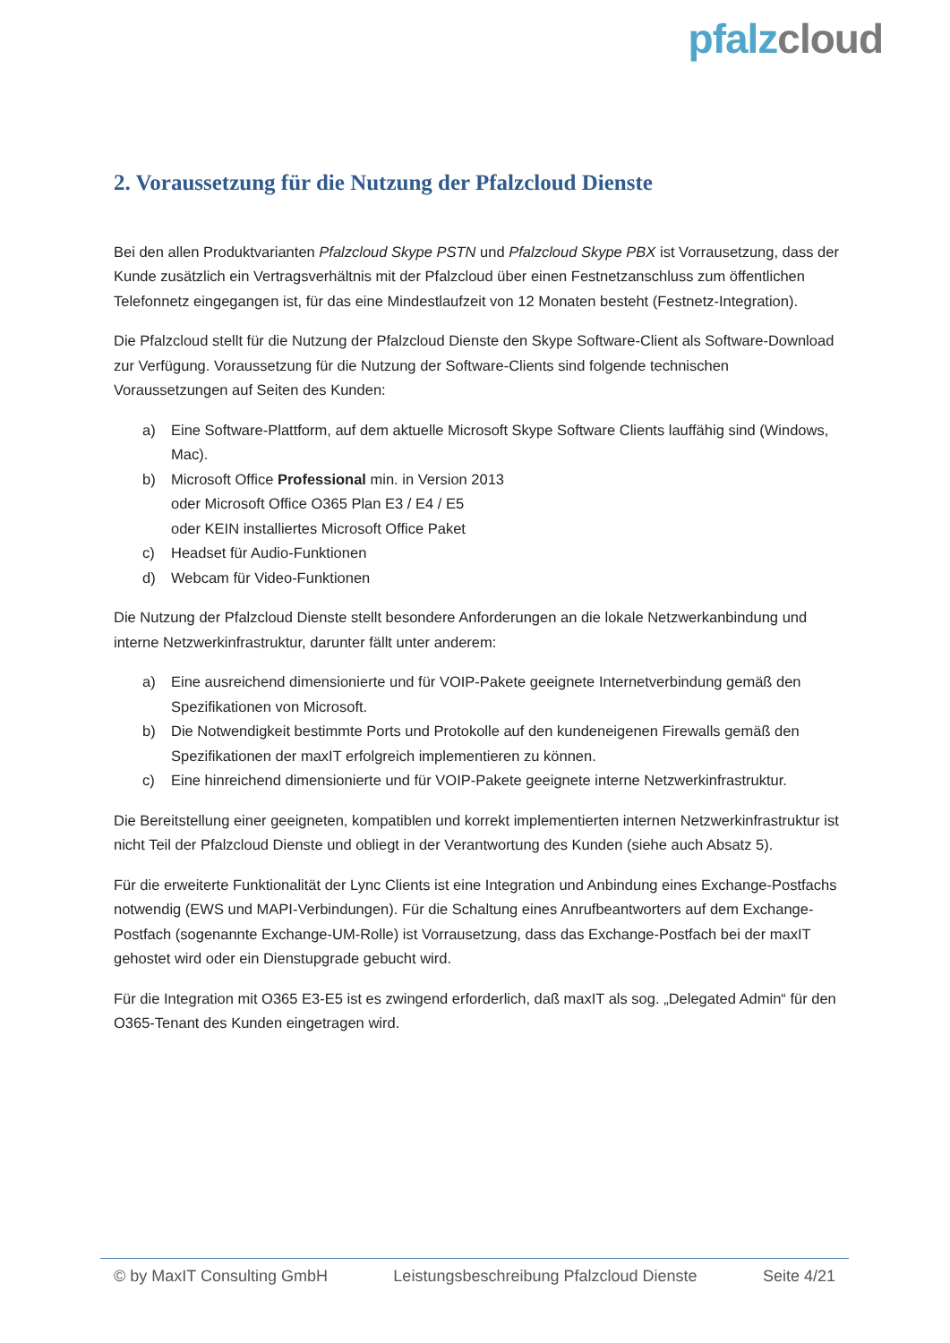pfalzcloud
2. Voraussetzung für die Nutzung der Pfalzcloud Dienste
Bei den allen Produktvarianten Pfalzcloud Skype PSTN und Pfalzcloud Skype PBX ist Vorrausetzung, dass der Kunde zusätzlich ein Vertragsverhältnis mit der Pfalzcloud über einen Festnetzanschluss zum öffentlichen Telefonnetz eingegangen ist, für das eine Mindestlaufzeit von 12 Monaten besteht (Festnetz-Integration).
Die Pfalzcloud stellt für die Nutzung der Pfalzcloud Dienste den Skype Software-Client als Software-Download zur Verfügung. Voraussetzung für die Nutzung der Software-Clients sind folgende technischen Voraussetzungen auf Seiten des Kunden:
a) Eine Software-Plattform, auf dem aktuelle Microsoft Skype Software Clients lauffähig sind (Windows, Mac).
b) Microsoft Office Professional min. in Version 2013
oder Microsoft Office O365 Plan E3 / E4 / E5
oder KEIN installiertes Microsoft Office Paket
c) Headset für Audio-Funktionen
d) Webcam für Video-Funktionen
Die Nutzung der Pfalzcloud Dienste stellt besondere Anforderungen an die lokale Netzwerkanbindung und interne Netzwerkinfrastruktur, darunter fällt unter anderem:
a) Eine ausreichend dimensionierte und für VOIP-Pakete geeignete Internetverbindung gemäß den Spezifikationen von Microsoft.
b) Die Notwendigkeit bestimmte Ports und Protokolle auf den kundeneigenen Firewalls gemäß den Spezifikationen der maxIT erfolgreich implementieren zu können.
c) Eine hinreichend dimensionierte und für VOIP-Pakete geeignete interne Netzwerkinfrastruktur.
Die Bereitstellung einer geeigneten, kompatiblen und korrekt implementierten internen Netzwerkinfrastruktur ist nicht Teil der Pfalzcloud Dienste und obliegt in der Verantwortung des Kunden (siehe auch Absatz 5).
Für die erweiterte Funktionalität der Lync Clients ist eine Integration und Anbindung eines Exchange-Postfachs notwendig (EWS und MAPI-Verbindungen). Für die Schaltung eines Anrufbeantworters auf dem Exchange-Postfach (sogenannte Exchange-UM-Rolle) ist Vorrausetzung, dass das Exchange-Postfach bei der maxIT gehostet wird oder ein Dienstupgrade gebucht wird.
Für die Integration mit O365 E3-E5 ist es zwingend erforderlich, daß maxIT als sog. „Delegated Admin“ für den O365-Tenant des Kunden eingetragen wird.
© by MaxIT Consulting GmbH Leistungsbeschreibung Pfalzcloud Dienste Seite 4/21